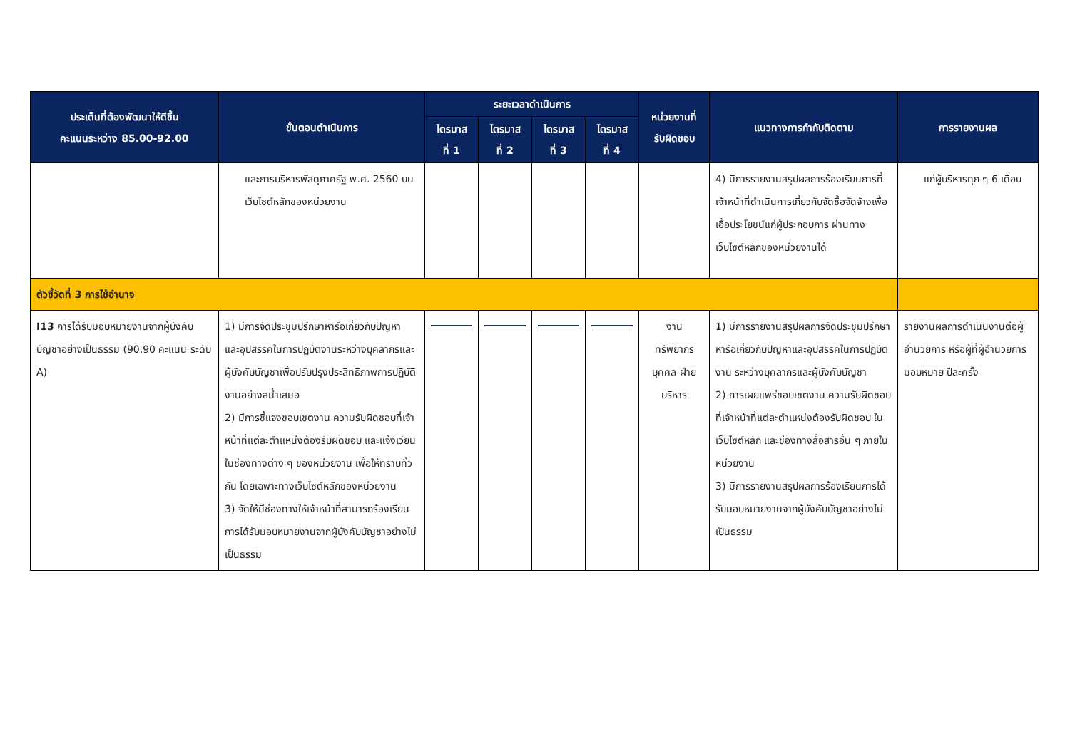| ประเด็นที่ต้องพัฒนาให้ดีขึ้น คะแนนระหว่าง 85.00-92.00 | ขั้นตอนดำเนินการ | ระยะเวลาดำเนินการ | | | | หน่วยงานที่ รับผิดชอบ | แนวทางการกำกับติดตาม | การรายงานผล |
| --- | --- | --- | --- | --- | --- | --- | --- | --- |
| | | ไตรมาส ที่ 1 | ไตรมาส ที่ 2 | ไตรมาส ที่ 3 | ไตรมาส ที่ 4 | | | |
| | และการบริหารพัสดุภาครัฐ พ.ศ. 2560 บนเว็บไซต์หลักของหน่วยงาน | | | | | | 4) มีการรายงานสรุปผลการร้องเรียนการที่เจ้าหน้าที่ดำเนินการเกี่ยวกับจัดซื้อจัดจ้างเพื่อเอื้อประโยชน์แก่ผู้ประกอบการ ผ่านทางเว็บไซต์หลักของหน่วยงานได้ | แก่ผู้บริหารทุก ๆ 6 เดือน |
| ตัวชี้วัดที่ 3 การใช้อำนาจ | | | | | | | | |
| I13 การได้รับมอบหมายงานจากผู้บังคับบัญชาอย่างเป็นธรรม (90.90 คะแนน ระดับ A) | 1) มีการจัดประชุมปรึกษาหารือเกี่ยวกับปัญหา และอุปสรรคในการปฏิบัติงานระหว่างบุคลากรและผู้บังคับบัญชาเพื่อปรับปรุงประสิทธิภาพการปฏิบัติงานอย่างสม่ำเสมอ 2) มีการชี้แจงขอบเขตงาน ความรับผิดชอบที่เจ้าหน้าที่แต่ละตำแหน่งต้องรับผิดชอบ และแจ้งเวียนในช่องทางต่าง ๆ ของหน่วยงาน เพื่อให้ทราบทั่วกัน โดยเฉพาะทางเว็บไซต์หลักของหน่วยงาน 3) จัดให้มีช่องทางให้เจ้าหน้าที่สามารถร้องเรียนการได้รับมอบหมายงานจากผู้บังคับบัญชาอย่างไม่เป็นธรรม | | | | | งาน ทรัพยากร บุคคล ฝ่ายบริหาร | 1) มีการรายงานสรุปผลการจัดประชุมปรึกษาหารือเกี่ยวกับปัญหาและอุปสรรคในการปฏิบัติงาน ระหว่างบุคลากรและผู้บังคับบัญชา 2) การเผยแพร่ขอบเขตงาน ความรับผิดชอบที่เจ้าหน้าที่แต่ละตำแหน่งต้องรับผิดชอบ ในเว็บไซต์หลัก และช่องทางสื่อสารอื่น ๆ ภายในหน่วยงาน 3) มีการรายงานสรุปผลการร้องเรียนการได้รับมอบหมายงานจากผู้บังคับบัญชาอย่างไม่เป็นธรรม | รายงานผลการดำเนินงานต่อผู้อำนวยการ หรือผู้ที่ผู้อำนวยการมอบหมาย ปีละครั้ง |